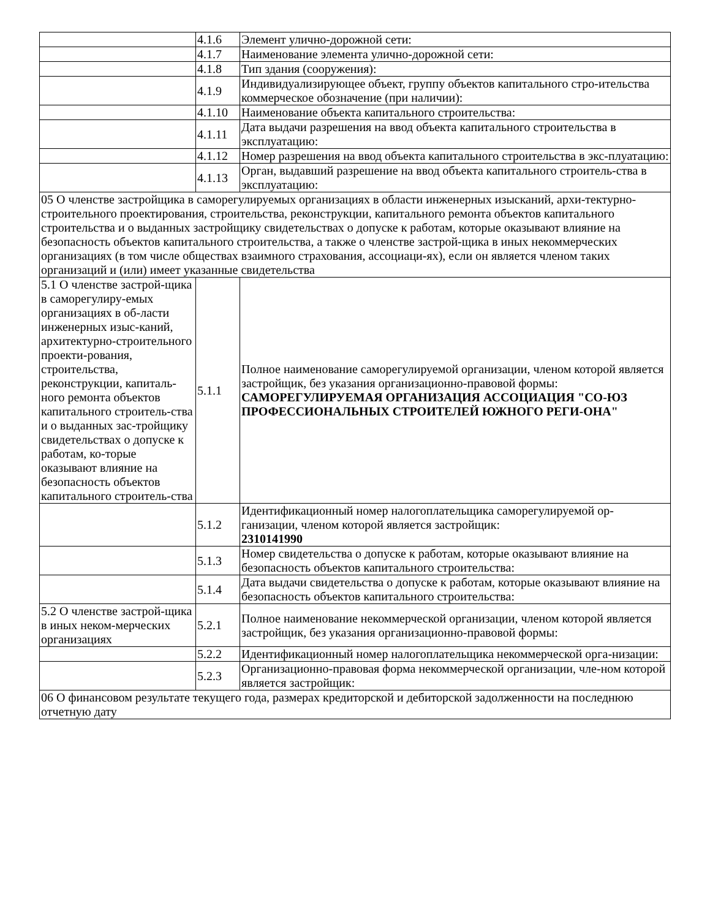| | 4.1.6 | Элемент улично-дорожной сети: |
| | 4.1.7 | Наименование элемента улично-дорожной сети: |
| | 4.1.8 | Тип здания (сооружения): |
| | 4.1.9 | Индивидуализирующее объект, группу объектов капитального стро-ительства коммерческое обозначение (при наличии): |
| | 4.1.10 | Наименование объекта капитального строительства: |
| | 4.1.11 | Дата выдачи разрешения на ввод объекта капитального строительства в эксплуатацию: |
| | 4.1.12 | Номер разрешения на ввод объекта капитального строительства в экс-плуатацию: |
| | 4.1.13 | Орган, выдавший разрешение на ввод объекта капитального строитель-ства в эксплуатацию: |
| 05 О членстве застройщика в саморегулируемых организациях в области инженерных изысканий, архи-тектурно-строительного проектирования, строительства, реконструкции, капитального ремонта объектов капитального строительства и о выданных застройщику свидетельствах о допуске к работам, которые оказывают влияние на безопасность объектов капитального строительства, а также о членстве застрой-щика в иных некоммерческих организациях (в том числе обществах взаимного страхования, ассоциаци-ях), если он является членом таких организаций и (или) имеет указанные свидетельства | | |
| 5.1 О членстве застрой-щика в саморегулиру-емых организациях в об-ласти инженерных изыс-каний, архитектурно-строительного проекти-рования, строительства, реконструкции, капиталь-ного ремонта объектов капитального строитель-ства и о выданных зас-тройщику свидетельствах о допуске к работам, ко-торые оказывают влияние на безопасность объектов капитального строитель-ства | 5.1.1 | Полное наименование саморегулируемой организации, членом которой является застройщик, без указания организационно-правовой формы: САМОРЕГУЛИРУЕМАЯ ОРГАНИЗАЦИЯ АССОЦИАЦИЯ "СО-ЮЗ ПРОФЕССИОНАЛЬНЫХ СТРОИТЕЛЕЙ ЮЖНОГО РЕГИ-ОНА" |
| | 5.1.2 | Идентификационный номер налогоплательщика саморегулируемой ор-ганизации, членом которой является застройщик: 2310141990 |
| | 5.1.3 | Номер свидетельства о допуске к работам, которые оказывают влияние на безопасность объектов капитального строительства: |
| | 5.1.4 | Дата выдачи свидетельства о допуске к работам, которые оказывают влияние на безопасность объектов капитального строительства: |
| 5.2 О членстве застрой-щика в иных неком-мерческих организациях | 5.2.1 | Полное наименование некоммерческой организации, членом которой является застройщик, без указания организационно-правовой формы: |
| | 5.2.2 | Идентификационный номер налогоплательщика некоммерческой орга-низации: |
| | 5.2.3 | Организационно-правовая форма некоммерческой организации, чле-ном которой является застройщик: |
| 06 О финансовом результате текущего года, размерах кредиторской и дебиторской задолженности на последнюю отчетную дату | | |